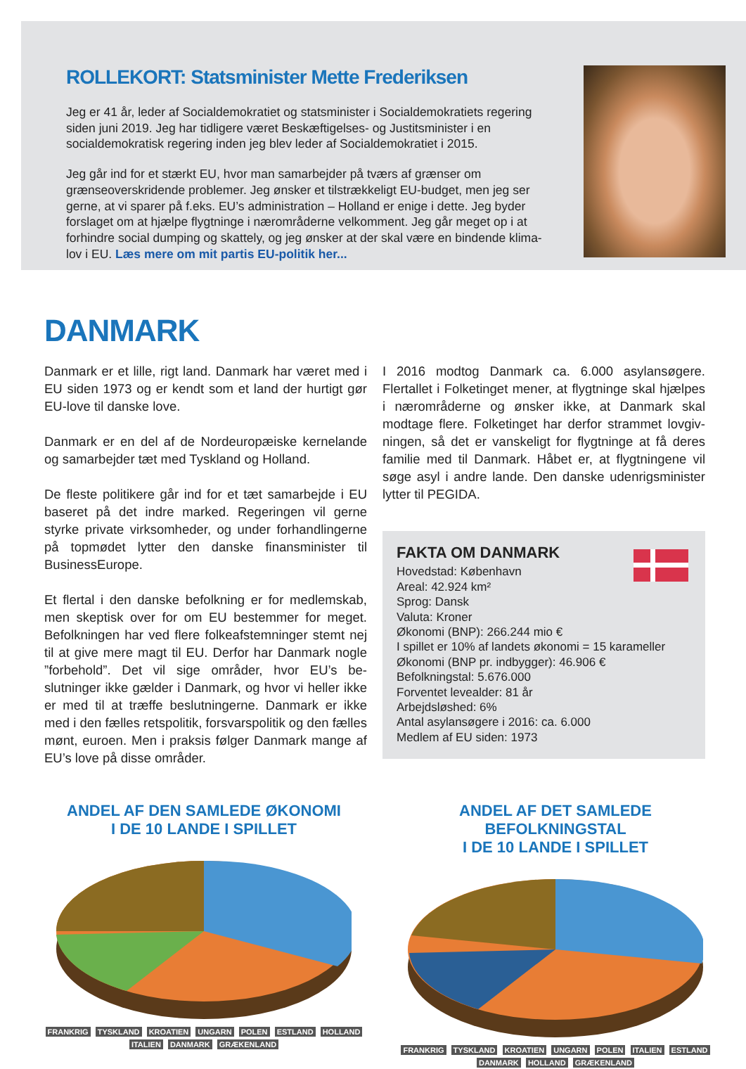ROLLEKORT: Statsminister Mette Frederiksen
Jeg er 41 år, leder af Socialdemokratiet og statsminister i Socialdemokratiets regering siden juni 2019. Jeg har tidligere været Beskæftigelses- og Justitsminister i en socialdemokratisk regering inden jeg blev leder af Socialdemokratiet i 2015.
Jeg går ind for et stærkt EU, hvor man samarbejder på tværs af grænser om grænseoverskridende problemer. Jeg ønsker et tilstrækkeligt EU-budget, men jeg ser gerne, at vi sparer på f.eks. EU’s administration – Holland er enige i dette. Jeg byder forslaget om at hjælpe flygtninge i nærområderne velkomment. Jeg går meget op i at forhindre social dumping og skattely, og jeg ønsker at der skal være en bindende klima-lov i EU. Læs mere om mit partis EU-politik her...
DANMARK
Danmark er et lille, rigt land. Danmark har været med i EU siden 1973 og er kendt som et land der hurtigt gør EU-love til danske love.
Danmark er en del af de Nordeuropæiske kernelande og samarbejder tæt med Tyskland og Holland.
De fleste politikere går ind for et tæt samarbejde i EU baseret på det indre marked. Regeringen vil gerne styrke private virksomheder, og under forhandlinger­ne på topmødet lytter den danske finansminister til BusinessEurope.
Et flertal i den danske befolkning er for medlemskab, men skeptisk over for om EU bestemmer for meget. Befolkningen har ved flere folkeafstemninger stemt nej til at give mere magt til EU. Derfor har Danmark nogle ”forbehold”. Det vil sige områder, hvor EU’s be­slutninger ikke gælder i Danmark, og hvor vi heller ikke er med til at træffe beslutningerne. Danmark er ikke med i den fælles retspolitik, forsvarspolitik og den fælles mønt, euroen. Men i praksis følger Danmark mange af EU’s love på disse områder.
I 2016 modtog Danmark ca. 6.000 asylansøgere. Flertallet i Folketinget mener, at flygtninge skal hjæl­pes i nærområderne og ønsker ikke, at Danmark skal modtage flere. Folketinget har derfor strammet lovgiv­ningen, så det er vanskeligt for flygtninge at få deres familie med til Danmark. Håbet er, at flygtningene vil søge asyl i andre lande. Den danske udenrigsminister lytter til PEGIDA.
FAKTA OM DANMARK
Hovedstad: København
Areal: 42.924 km²
Sprog: Dansk
Valuta: Kroner
Økonomi (BNP): 266.244 mio €
I spillet er 10% af landets økonomi = 15 karameller
Økonomi (BNP pr. indbygger): 46.906 €
Befolkningstal: 5.676.000
Forventet levealder: 81 år
Arbejdsløshed: 6%
Antal asylansøgere i 2016: ca. 6.000
Medlem af EU siden: 1973
ANDEL AF DEN SAMLEDE ØKONOMI
I DE 10 LANDE I SPILLET
FRANKRIG TYSKLAND KROATIEN UNGARN POLEN ESTLAND HOLLAND ITALIEN DANMARK GRÆKENLAND
ANDEL AF DET SAMLEDE BEFOLKNINGSTAL
I DE 10 LANDE I SPILLET
FRANKRIG TYSKLAND KROATIEN UNGARN POLEN ITALIEN ESTLAND DANMARK HOLLAND GRÆKENLAND